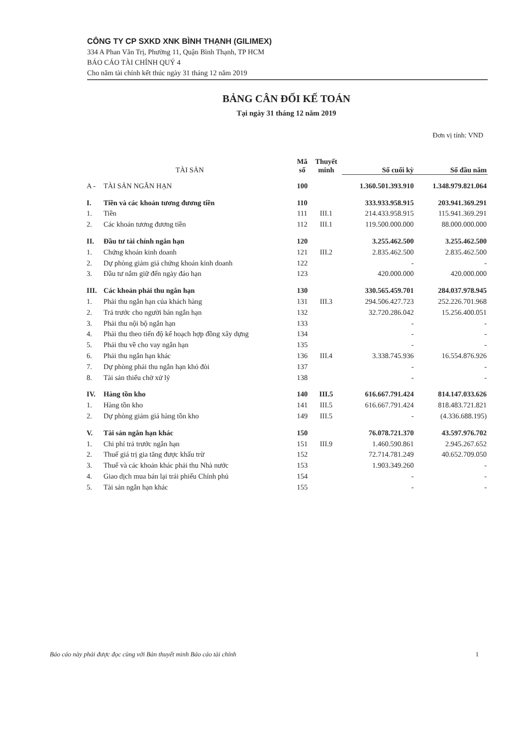CÔNG TY CP SXKD XNK BÌNH THẠNH (GILIMEX)
334 A Phan Văn Trị, Phường 11, Quận Bình Thạnh, TP HCM
BÁO CÁO TÀI CHÍNH QUÝ 4
Cho năm tài chính kết thúc ngày 31 tháng 12 năm 2019
BẢNG CÂN ĐỐI KẾ TOÁN
Tại ngày 31 tháng 12 năm 2019
Đơn vị tính: VND
| TÀI SẢN | | Mã số | Thuyết minh | Số cuối kỳ | Số đầu năm |
| --- | --- | --- | --- | --- | --- |
| A - | TÀI SẢN NGẮN HẠN | 100 | | 1.360.501.393.910 | 1.348.979.821.064 |
| I. | Tiền và các khoản tương đương tiền | 110 | | 333.933.958.915 | 203.941.369.291 |
| 1. | Tiền | 111 | III.1 | 214.433.958.915 | 115.941.369.291 |
| 2. | Các khoản tương đương tiền | 112 | III.1 | 119.500.000.000 | 88.000.000.000 |
| II. | Đầu tư tài chính ngắn hạn | 120 | | 3.255.462.500 | 3.255.462.500 |
| 1. | Chứng khoán kinh doanh | 121 | III.2 | 2.835.462.500 | 2.835.462.500 |
| 2. | Dự phòng giảm giá chứng khoán kinh doanh | 122 | | - | - |
| 3. | Đầu tư nắm giữ đến ngày đáo hạn | 123 | | 420.000.000 | 420.000.000 |
| III. | Các khoản phải thu ngắn hạn | 130 | | 330.565.459.701 | 284.037.978.945 |
| 1. | Phải thu ngắn hạn của khách hàng | 131 | III.3 | 294.506.427.723 | 252.226.701.968 |
| 2. | Trả trước cho người bán ngắn hạn | 132 | | 32.720.286.042 | 15.256.400.051 |
| 3. | Phải thu nội bộ ngắn hạn | 133 | | - | - |
| 4. | Phải thu theo tiến độ kế hoạch hợp đồng xây dựng | 134 | | - | - |
| 5. | Phải thu về cho vay ngắn hạn | 135 | | - | - |
| 6. | Phải thu ngắn hạn khác | 136 | III.4 | 3.338.745.936 | 16.554.876.926 |
| 7. | Dự phòng phải thu ngắn hạn khó đòi | 137 | | - | - |
| 8. | Tài sản thiếu chờ xử lý | 138 | | - | - |
| IV. | Hàng tồn kho | 140 | III.5 | 616.667.791.424 | 814.147.033.626 |
| 1. | Hàng tồn kho | 141 | III.5 | 616.667.791.424 | 818.483.721.821 |
| 2. | Dự phòng giảm giá hàng tồn kho | 149 | III.5 | - | (4.336.688.195) |
| V. | Tài sản ngắn hạn khác | 150 | | 76.078.721.370 | 43.597.976.702 |
| 1. | Chi phí trả trước ngắn hạn | 151 | III.9 | 1.460.590.861 | 2.945.267.652 |
| 2. | Thuế giá trị gia tăng được khấu trừ | 152 | | 72.714.781.249 | 40.652.709.050 |
| 3. | Thuế và các khoản khác phải thu Nhà nước | 153 | | 1.903.349.260 | - |
| 4. | Giao dịch mua bán lại trái phiếu Chính phủ | 154 | | - | - |
| 5. | Tài sản ngắn hạn khác | 155 | | - | - |
Báo cáo này phải được đọc cùng với Bản thuyết minh Báo cáo tài chính 1